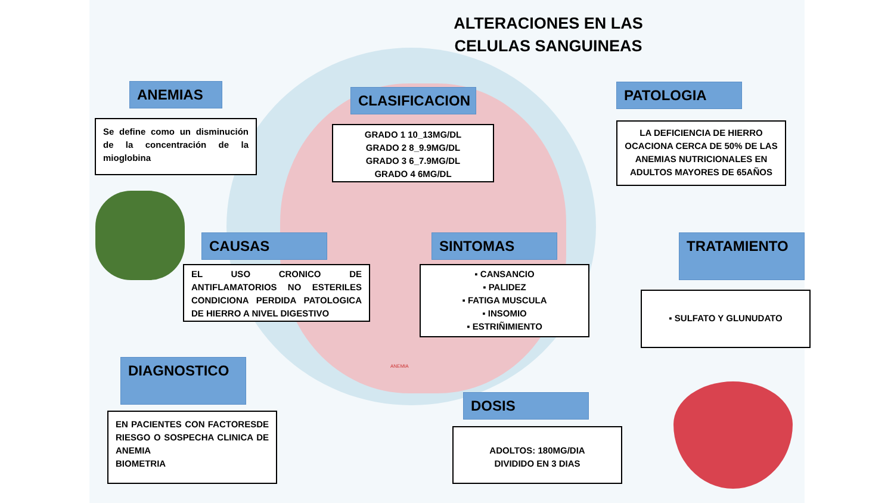ALTERACIONES EN LAS CELULAS SANGUINEAS
ANEMIAS
Se define como un disminución de la concentración de la mioglobina
CLASIFICACION
GRADO 1 10_13MG/DL
GRADO 2 8_9.9MG/DL
GRADO 3 6_7.9MG/DL
GRADO 4 6MG/DL
PATOLOGIA
LA DEFICIENCIA DE HIERRO OCACIONA CERCA DE 50% DE LAS ANEMIAS NUTRICIONALES EN ADULTOS MAYORES DE 65AÑOS
CAUSAS
EL USO CRONICO DE ANTIFLAMATORIOS NO ESTERILES CONDICIONA PERDIDA PATOLOGICA DE HIERRO A NIVEL DIGESTIVO
SINTOMAS
▪ CANSANCIO
▪ PALIDEZ
▪ FATIGA MUSCULA
▪ INSOMIO
▪ ESTRIÑIMIENTO
TRATAMIENTO
▪ SULFATO Y GLUNUDATO
DIAGNOSTICO
EN PACIENTES CON FACTORESDE RIESGO O SOSPECHA CLINICA DE ANEMIA
BIOMETRIA
DOSIS
ADOLTOS: 180MG/DIA
DIVIDIDO EN 3 DIAS
ANEMIA